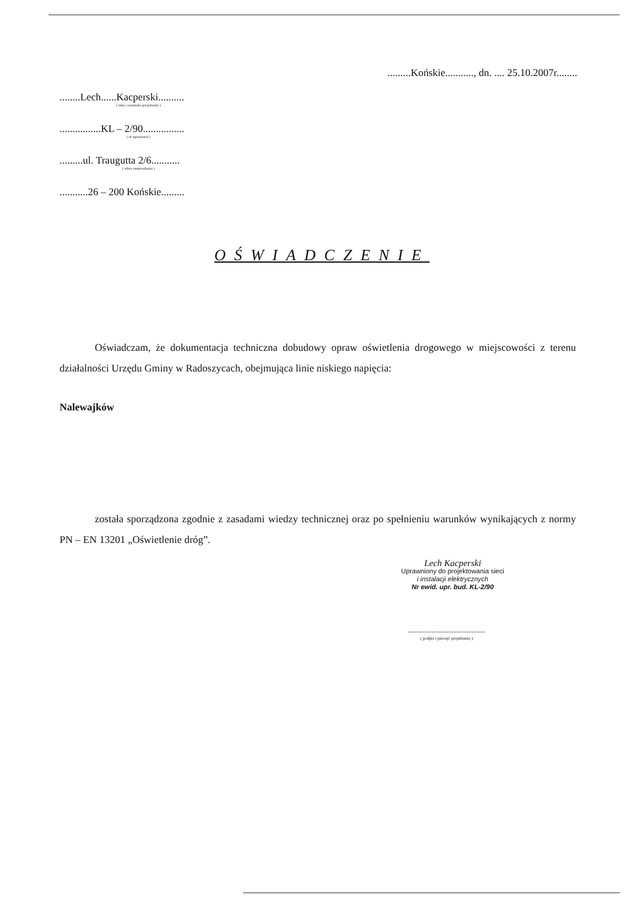.........Końskie..........., dn. .... 25.10.2007r........
........Lech......Kacperski..........
( imię i nazwisko projektanta )
................KL – 2/90................
( nr uprawnień )
.........ul. Traugutta 2/6...........
( adres zamieszkania )
...........26 – 200 Końskie.........
OŚWIADCZENIE
Oświadczam, że dokumentacja techniczna dobudowy opraw oświetlenia drogowego w miejscowości z terenu działalności Urzędu Gminy w Radoszycach, obejmująca linie niskiego napięcia:
Nalewajków
została sporządzona zgodnie z zasadami wiedzy technicznej oraz po spełnieniu warunków wynikających z normy PN – EN 13201 „Oświetlenie dróg”.
Lech Kacperski
Uprawniony do projektowania sieci
i instalacji elektrycznych
Nr ewid. upr. bud. KL-2/90
..............................................
( podpis i pieczęć projektanta )